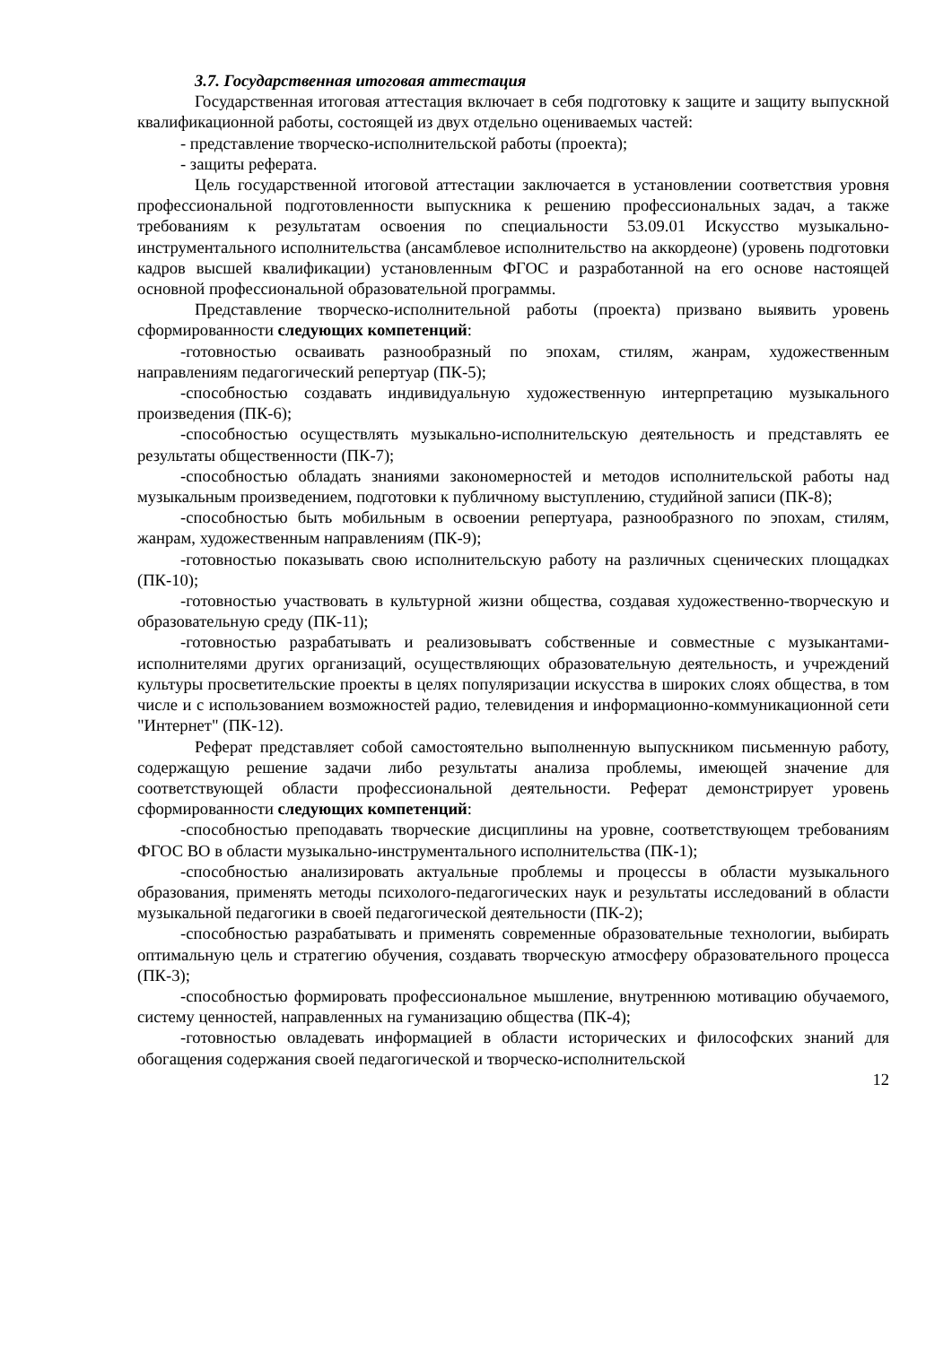3.7. Государственная итоговая аттестация
Государственная итоговая аттестация включает в себя подготовку к защите и защиту выпускной квалификационной работы, состоящей из двух отдельно оцениваемых частей:
- представление творческо-исполнительской работы (проекта);
- защиты реферата.
Цель государственной итоговой аттестации заключается в установлении соответствия уровня профессиональной подготовленности выпускника к решению профессиональных задач, а также требованиям к результатам освоения по специальности 53.09.01 Искусство музыкально-инструментального исполнительства (ансамблевое исполнительство на аккордеоне) (уровень подготовки кадров высшей квалификации) установленным ФГОС и разработанной на его основе настоящей основной профессиональной образовательной программы.
Представление творческо-исполнительной работы (проекта) призвано выявить уровень сформированности следующих компетенций:
-готовностью осваивать разнообразный по эпохам, стилям, жанрам, художественным направлениям педагогический репертуар (ПК-5);
-способностью создавать индивидуальную художественную интерпретацию музыкального произведения (ПК-6);
-способностью осуществлять музыкально-исполнительскую деятельность и представлять ее результаты общественности (ПК-7);
-способностью обладать знаниями закономерностей и методов исполнительской работы над музыкальным произведением, подготовки к публичному выступлению, студийной записи (ПК-8);
-способностью быть мобильным в освоении репертуара, разнообразного по эпохам, стилям, жанрам, художественным направлениям (ПК-9);
-готовностью показывать свою исполнительскую работу на различных сценических площадках (ПК-10);
-готовностью участвовать в культурной жизни общества, создавая художественно-творческую и образовательную среду (ПК-11);
-готовностью разрабатывать и реализовыватъ собственные и совместные с музыкантами-исполнителями других организаций, осуществляющих образовательную деятельность, и учреждений культуры просветительские проекты в целях популяризации искусства в широких слоях общества, в том числе и с использованием возможностей радио, телевидения и информационно-коммуникационной сети "Интернет" (ПК-12).
Реферат представляет собой самостоятельно выполненную выпускником письменную работу, содержащую решение задачи либо результаты анализа проблемы, имеющей значение для соответствующей области профессиональной деятельности. Реферат демонстрирует уровень сформированности следующих компетенций:
-способностью преподавать творческие дисциплины на уровне, соответствующем требованиям ФГОС ВО в области музыкально-инструментального исполнительства (ПК-1);
-способностью анализировать актуальные проблемы и процессы в области музыкального образования, применять методы психолого-педагогических наук и результаты исследований в области музыкальной педагогики в своей педагогической деятельности (ПК-2);
-способностью разрабатывать и применять современные образовательные технологии, выбирать оптимальную цель и стратегию обучения, создавать творческую атмосферу образовательного процесса (ПК-3);
-способностью формировать профессиональное мышление, внутреннюю мотивацию обучаемого, систему ценностей, направленных на гуманизацию общества (ПК-4);
-готовностью овладевать информацией в области исторических и философских знаний для обогащения содержания своей педагогической и творческо-исполнительской
12